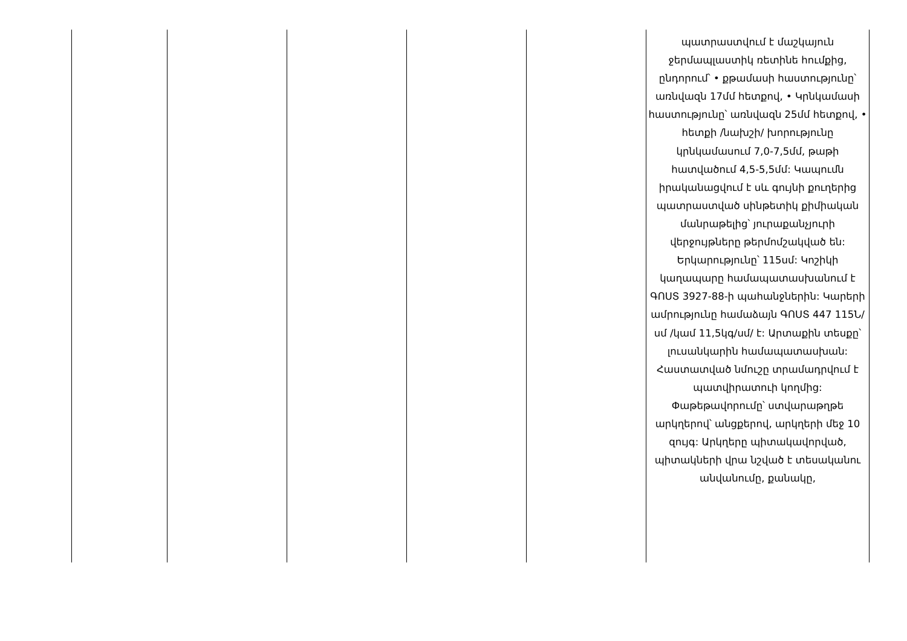| | | | | | պատրաստվում է մաշկայուն ջերմապլաստիկ ռետինե հումքից, ընդորում՝ • քթամասի հաստությունը՝ առնվազն 17մմ հետքով, • Կրնկամասի հաստությունը՝ առնվազն 25մմ հետքով, • հետքի /նախշի/ խորությունը կրնկամասում 7,0-7,5մմ, թաթի հատվածում 4,5-5,5մմ: Կապումն իրականացվում է սև գույնի քուղերից պատրաստված սինթետիկ քիմիական մանրաթելից՝ յուրաքանչյուրի վերջույթները թերմոմշակված են: Երկարությունը՝ 115սմ: Կոշիկի կաղապարը համապատասխանում է ԳՈՍՏ 3927-88-ի պահանջներին: Կարերի ամրությունը համաձայն ԳՈՍՏ 447 115Ն/սմ /կամ 11,5կգ/սմ/ է: Արտաքին տեսքը՝ լուսանկարին համապատասխան: Հաստատված նմուշը տրամադրվում է պատվիրատուի կողմից: Փաթեթավորումը՝ ստվարաթղթե արկղերով՝ անցքերով, արկղերի մեջ 10 զույգ: Արկղերը պիտակավորված, պիտակների վրա նշված է տեսականու անվանումը, քանակը, |